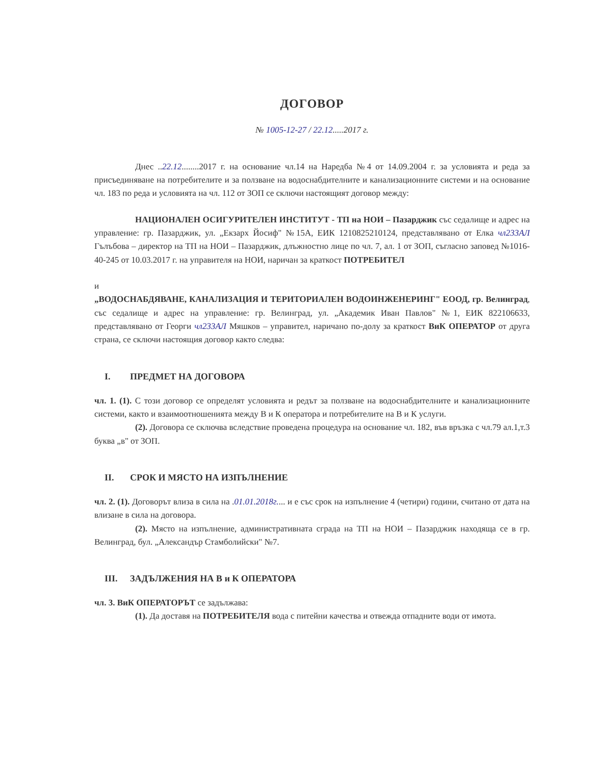ДОГОВОР
№ 1005-12-27 / 22.12.....2017 г.
Днес ..22.12........2017 г. на основание чл.14 на Наредба №4 от 14.09.2004 г. за условията и реда за присъединяване на потребителите и за ползване на водоснабдителните и канализационните системи и на основание чл. 183 по реда и условията на чл. 112 от ЗОП се сключи настоящият договор между:
НАЦИОНАЛЕН ОСИГУРИТЕЛЕН ИНСТИТУТ - ТП на НОИ – Пазарджик със седалище и адрес на управление: гр. Пазарджик, ул. „Екзарх Йосиф" №15А, ЕИК 1210825210124, представлявано от Елка чл233АЛ Гълъбова – директор на ТП на НОИ – Пазарджик, длъжностно лице по чл. 7, ал. 1 от ЗОП, съгласно заповед №1016-40-245 от 10.03.2017 г. на управителя на НОИ, наричан за краткост ПОТРЕБИТЕЛ
и
„ВОДОСНАБДЯВАНЕ, КАНАЛИЗАЦИЯ И ТЕРИТОРИАЛЕН ВОДОИНЖЕНЕРИНГ" ЕООД, гр. Велинград, със седалище и адрес на управление: гр. Велинград, ул. „Академик Иван Павлов" №1, ЕИК 822106633, представлявано от Георги чл233АЛ Мяшков – управител, наричано по-долу за краткост ВиК ОПЕРАТОР от друга страна, се сключи настоящия договор както следва:
I. ПРЕДМЕТ НА ДОГОВОРА
чл. 1. (1). С този договор се определят условията и редът за ползване на водоснабдителните и канализационните системи, както и взаимоотношенията между В и К оператора и потребителите на В и К услуги.
(2). Договора се сключва вследствие проведена процедура на основание чл. 182, във връзка с чл.79 ал.1,т.3 буква „в" от ЗОП.
II. СРОК И МЯСТО НА ИЗПЪЛНЕНИЕ
чл. 2. (1). Договорът влиза в сила на .01.01.2018г.... и е със срок на изпълнение 4 (четири) години, считано от дата на влизане в сила на договора.
(2). Място на изпълнение, административната сграда на ТП на НОИ – Пазарджик находяща се в гр. Велинград, бул. „Александър Стамболийски" №7.
III. ЗАДЪЛЖЕНИЯ НА В и К ОПЕРАТОРА
чл. 3. ВиК ОПЕРАТОРЪТ се задължава:
(1). Да доставя на ПОТРЕБИТЕЛЯ вода с питейни качества и отвежда отпадните води от имота.